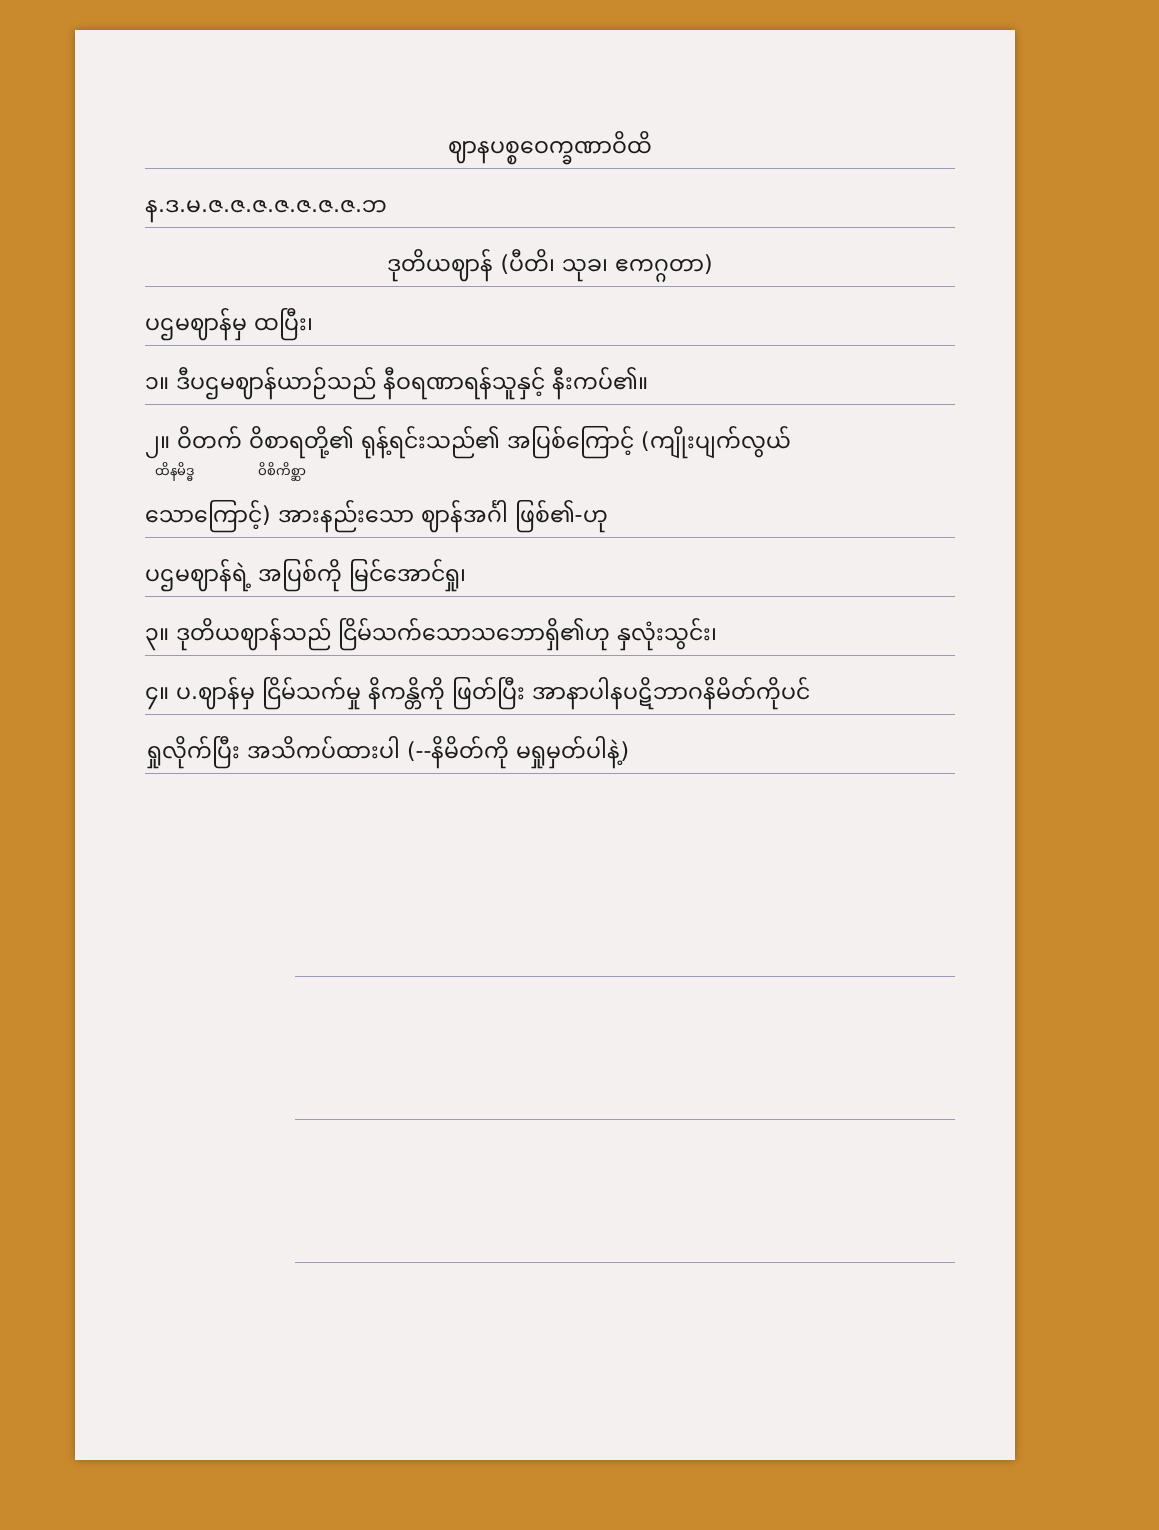ဈာနပစ္စဝေက္ခဏာဝိထိ
န.ဒ.မ.ဇ.ဇ.ဇ.ဇ.ဇ.ဇ.ဇ.ဘ
ဒုတိယဈာန် (ပီတိ၊ သုခ၊ ဧကဂ္ဂတာ)
ပဌမဈာန်မှ ထပြီး၊
၁။ ဒီပဌမဈာန်ယာဉ်သည် နီဝရဏာရန်သူနှင့် နီးကပ်၏။
၂။ ဝိတက် ဝိစာရတို့၏ ရုန့်ရင်းသည်၏ အပြစ်ကြောင့် (ကျိုးပျက်လွယ်
ထိနမိဒ္ဓ ဝိစိကိစ္ဆာ
သောကြောင့်) အားနည်းသော ဈာန်အင်္ဂါ ဖြစ်၏-ဟု
ပဌမဈာန်ရဲ့ အပြစ်ကို မြင်အောင်ရှု၊
၃။ ဒုတိယဈာန်သည် ငြိမ်သက်သောသဘောရှိ၏ဟု နှလုံးသွင်း၊
၄။ ပ.ဈာန်မှ ငြိမ်သက်မှု နိကန္တိကို ဖြတ်ပြီး အာနာပါနပဋိဘာဂနိမိတ်ကိုပင်
ရှုလိုက်ပြီး အသိကပ်ထားပါ (--နိမိတ်ကို မရှုမှတ်ပါနဲ့)